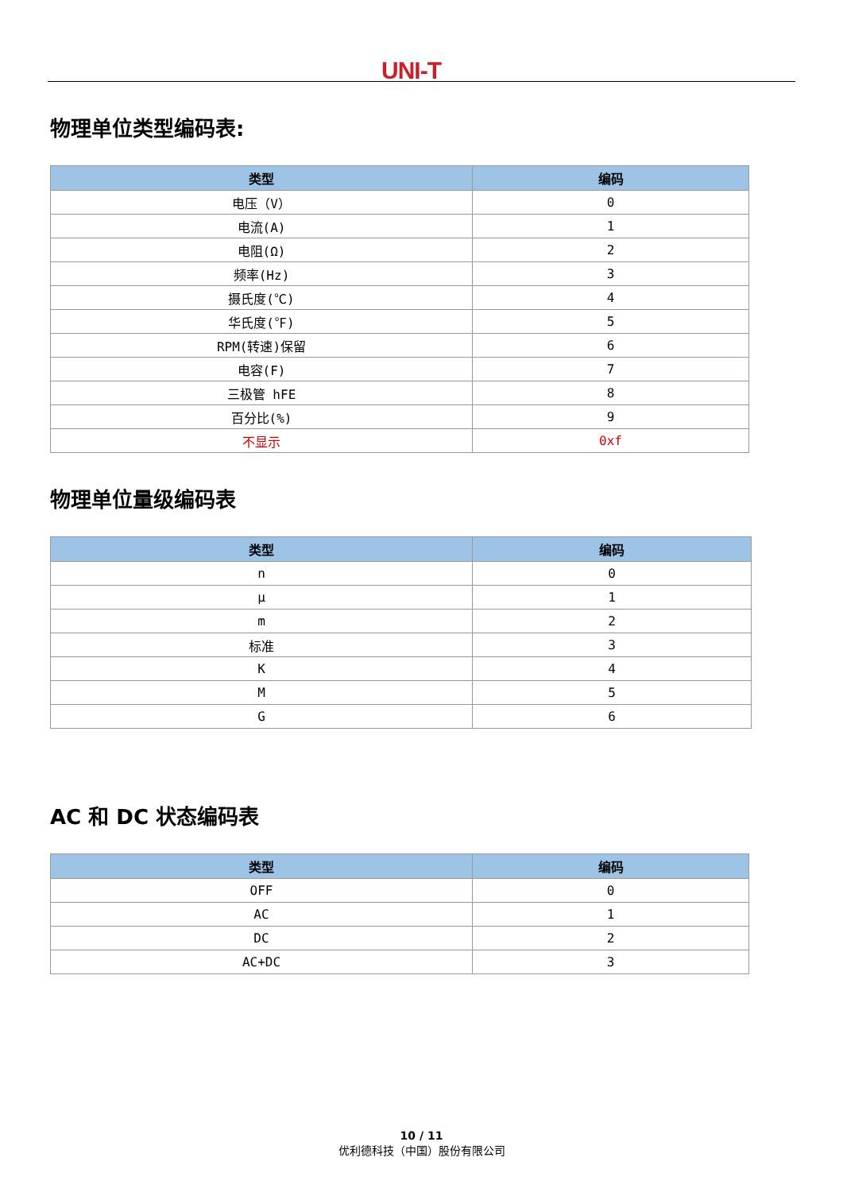UNI-T
物理单位类型编码表:
| 类型 | 编码 |
| --- | --- |
| 电压（V） | 0 |
| 电流(A) | 1 |
| 电阻(Ω) | 2 |
| 频率(Hz) | 3 |
| 摄氏度(℃) | 4 |
| 华氏度(℉) | 5 |
| RPM(转速)保留 | 6 |
| 电容(F) | 7 |
| 三极管 hFE | 8 |
| 百分比(%) | 9 |
| 不显示 | 0xf |
物理单位量级编码表
| 类型 | 编码 |
| --- | --- |
| n | 0 |
| μ | 1 |
| m | 2 |
| 标准 | 3 |
| K | 4 |
| M | 5 |
| G | 6 |
AC 和 DC 状态编码表
| 类型 | 编码 |
| --- | --- |
| OFF | 0 |
| AC | 1 |
| DC | 2 |
| AC+DC | 3 |
10 / 11
优利德科技（中国）股份有限公司